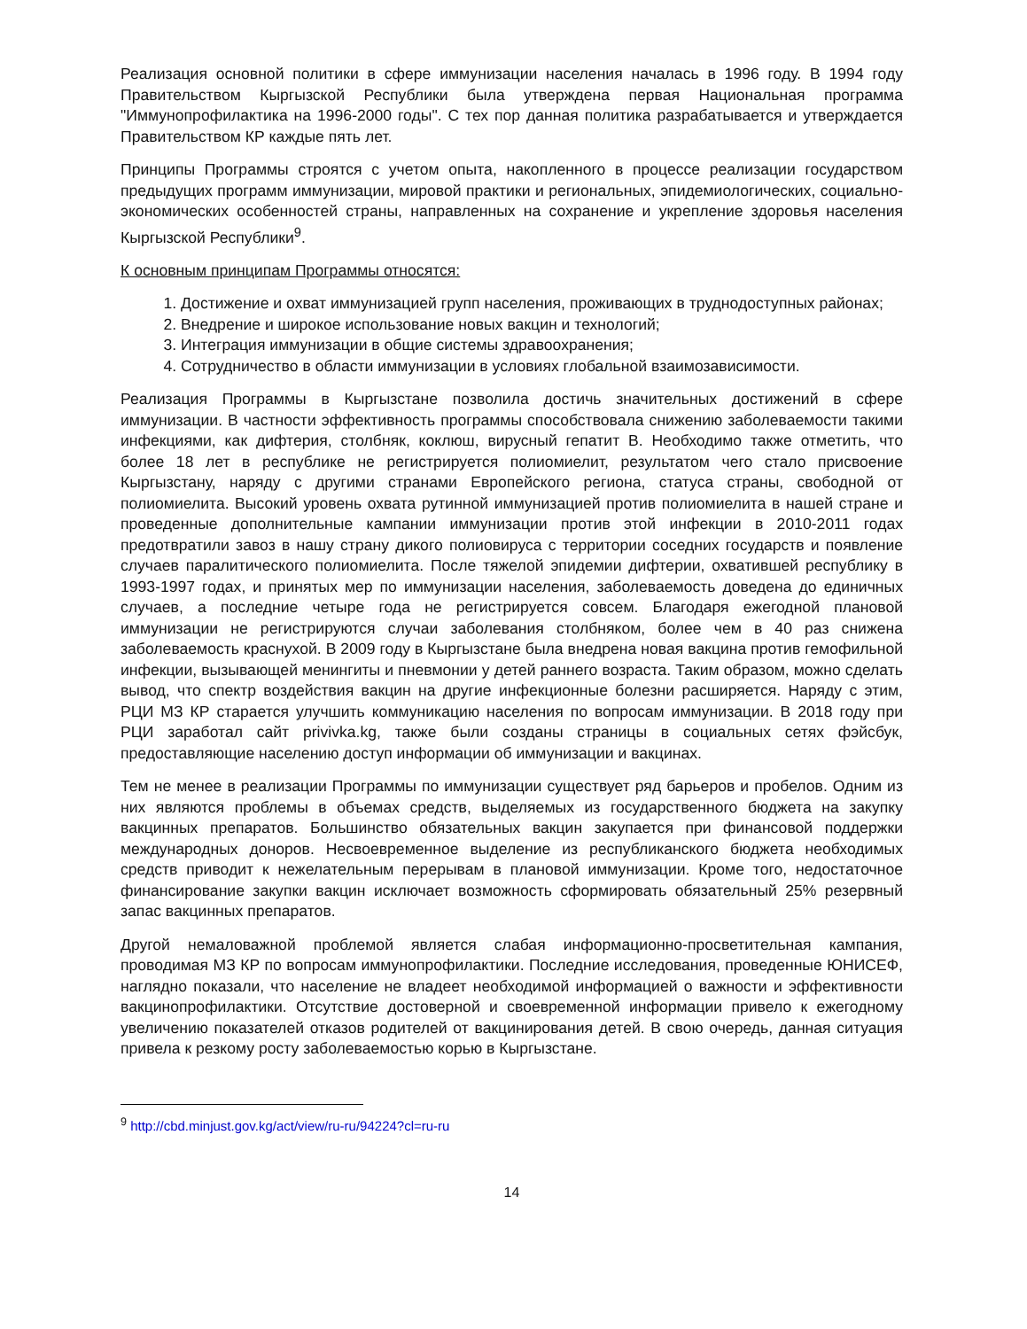Реализация основной политики в сфере иммунизации населения началась в 1996 году. В 1994 году Правительством Кыргызской Республики была утверждена первая Национальная программа "Иммунопрофилактика на 1996-2000 годы". С тех пор данная политика разрабатывается и утверждается Правительством КР каждые пять лет.
Принципы Программы строятся с учетом опыта, накопленного в процессе реализации государством предыдущих программ иммунизации, мировой практики и региональных, эпидемиологических, социально-экономических особенностей страны, направленных на сохранение и укрепление здоровья населения Кыргызской Республики<sup>9</sup>.
К основным принципам Программы относятся:
1. Достижение и охват иммунизацией групп населения, проживающих в труднодоступных районах;
2. Внедрение и широкое использование новых вакцин и технологий;
3. Интеграция иммунизации в общие системы здравоохранения;
4. Сотрудничество в области иммунизации в условиях глобальной взаимозависимости.
Реализация Программы в Кыргызстане позволила достичь значительных достижений в сфере иммунизации. В частности эффективность программы способствовала снижению заболеваемости такими инфекциями, как дифтерия, столбняк, коклюш, вирусный гепатит В. Необходимо также отметить, что более 18 лет в республике не регистрируется полиомиелит, результатом чего стало присвоение Кыргызстану, наряду с другими странами Европейского региона, статуса страны, свободной от полиомиелита. Высокий уровень охвата рутинной иммунизацией против полиомиелита в нашей стране и проведенные дополнительные кампании иммунизации против этой инфекции в 2010-2011 годах предотвратили завоз в нашу страну дикого полиовируса с территории соседних государств и появление случаев паралитического полиомиелита. После тяжелой эпидемии дифтерии, охватившей республику в 1993-1997 годах, и принятых мер по иммунизации населения, заболеваемость доведена до единичных случаев, а последние четыре года не регистрируется совсем. Благодаря ежегодной плановой иммунизации не регистрируются случаи заболевания столбняком, более чем в 40 раз снижена заболеваемость краснухой. В 2009 году в Кыргызстане была внедрена новая вакцина против гемофильной инфекции, вызывающей менингиты и пневмонии у детей раннего возраста. Таким образом, можно сделать вывод, что спектр воздействия вакцин на другие инфекционные болезни расширяется. Наряду с этим, РЦИ МЗ КР старается улучшить коммуникацию населения по вопросам иммунизации. В 2018 году при РЦИ заработал сайт privivka.kg, также были созданы страницы в социальных сетях фэйсбук, предоставляющие населению доступ информации об иммунизации и вакцинах.
Тем не менее в реализации Программы по иммунизации существует ряд барьеров и пробелов. Одним из них являются проблемы в объемах средств, выделяемых из государственного бюджета на закупку вакцинных препаратов. Большинство обязательных вакцин закупается при финансовой поддержки международных доноров. Несвоевременное выделение из республиканского бюджета необходимых средств приводит к нежелательным перерывам в плановой иммунизации. Кроме того, недостаточное финансирование закупки вакцин исключает возможность сформировать обязательный 25% резервный запас вакцинных препаратов.
Другой немаловажной проблемой является слабая информационно-просветительная кампания, проводимая МЗ КР по вопросам иммунопрофилактики. Последние исследования, проведенные ЮНИСЕФ, наглядно показали, что население не владеет необходимой информацией о важности и эффективности вакцинопрофилактики. Отсутствие достоверной и своевременной информации привело к ежегодному увеличению показателей отказов родителей от вакцинирования детей. В свою очередь, данная ситуация привела к резкому росту заболеваемостью корью в Кыргызстане.
<sup>9</sup> http://cbd.minjust.gov.kg/act/view/ru-ru/94224?cl=ru-ru
14